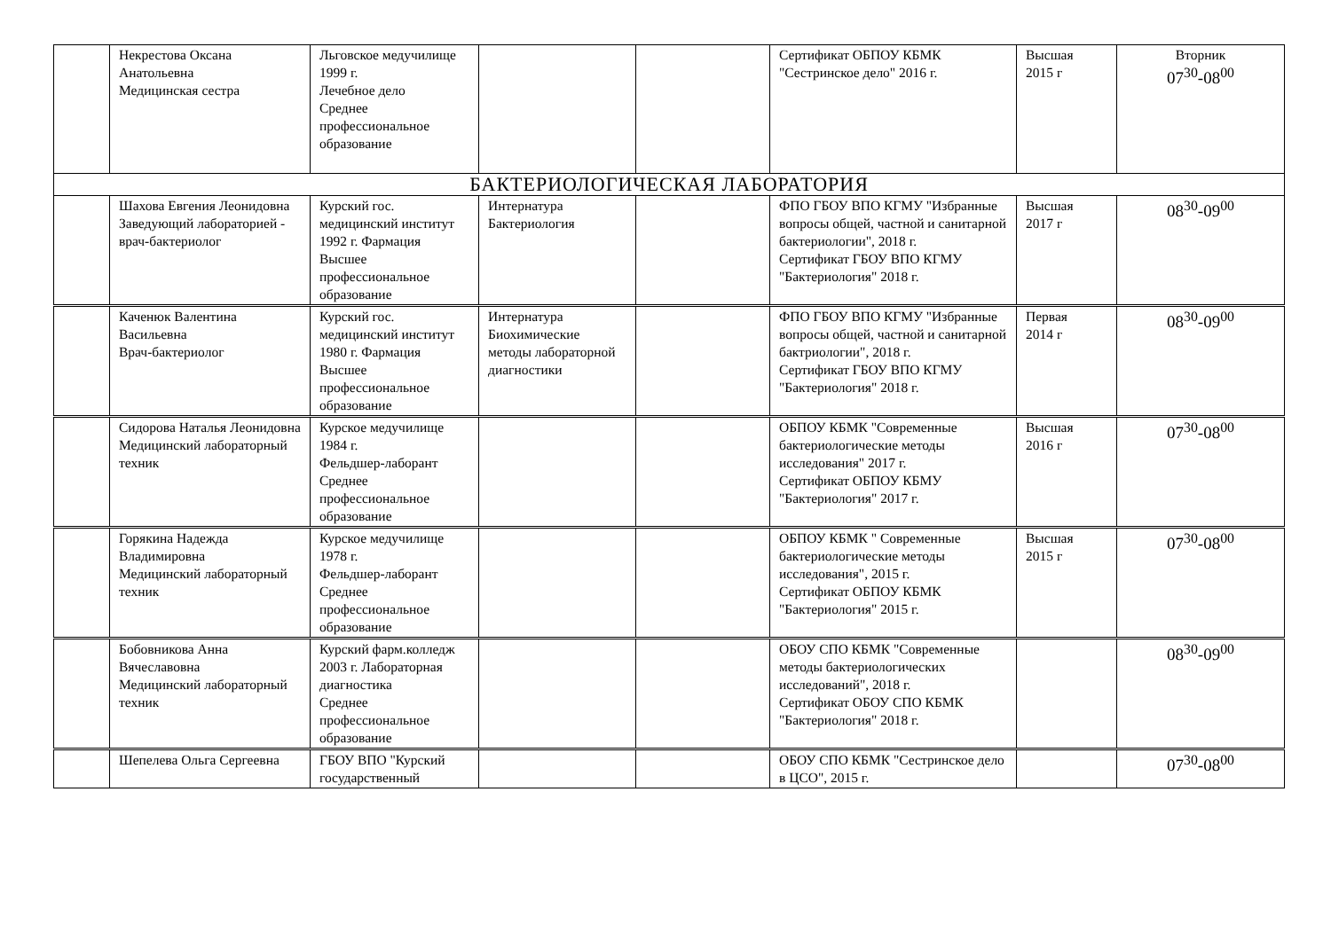| | Некрестова Оксана Анатольевна Медицинская сестра | Льговское медучилище 1999 г. Лечебное дело Среднее профессиональное образование | | | Сертификат ОБПОУ КБМК "Сестринское дело" 2016 г. | Высшая 2015 г | Вторник 07<sup>30</sup>-08<sup>00</sup> |
| БАКТЕРИОЛОГИЧЕСКАЯ ЛАБОРАТОРИЯ | | | | | | | |
| | Шахова Евгения Леонидовна Заведующий лабораторией - врач-бактериолог | Курский гос. медицинский институт 1992 г. Фармация Высшее профессиональное образование | Интернатура Бактериология | | ФПО ГБОУ ВПО КГМУ "Избранные вопросы общей, частной и санитарной бактериологии", 2018 г. Сертификат ГБОУ ВПО КГМУ "Бактериология" 2018 г. | Высшая 2017 г | 08<sup>30</sup>-09<sup>00</sup> |
| | Каченюк Валентина Васильевна Врач-бактериолог | Курский гос. медицинский институт 1980 г. Фармация Высшее профессиональное образование | Интернатура Биохимические методы лабораторной диагностики | | ФПО ГБОУ ВПО КГМУ "Избранные вопросы общей, частной и санитарной бактриологии", 2018 г. Сертификат ГБОУ ВПО КГМУ "Бактериология" 2018 г. | Первая 2014 г | 08<sup>30</sup>-09<sup>00</sup> |
| | Сидорова Наталья Леонидовна Медицинский лабораторный техник | Курское медучилище 1984 г. Фельдшер-лаборант Среднее профессиональное образование | | | ОБПОУ КБМК "Современные бактериологические методы исследования" 2017 г. Сертификат ОБПОУ КБМУ "Бактериология" 2017 г. | Высшая 2016 г | 07<sup>30</sup>-08<sup>00</sup> |
| | Горякина Надежда Владимировна Медицинский лабораторный техник | Курское медучилище 1978 г. Фельдшер-лаборант Среднее профессиональное образование | | | ОБПОУ КБМК " Современные бактериологические методы исследования", 2015 г. Сертификат ОБПОУ КБМК "Бактериология" 2015 г. | Высшая 2015 г | 07<sup>30</sup>-08<sup>00</sup> |
| | Бобовникова Анна Вячеславовна Медицинский лабораторный техник | Курский фарм.колледж 2003 г. Лабораторная диагностика Среднее профессиональное образование | | | ОБОУ СПО КБМК "Современные методы бактериологических исследований", 2018 г. Сертификат ОБОУ СПО КБМК "Бактериология" 2018 г. | | 08<sup>30</sup>-09<sup>00</sup> |
| | Шепелева Ольга Сергеевна | ГБОУ ВПО "Курский государственный | | | ОБОУ СПО КБМК "Сестринское дело в ЦСО", 2015 г. | | 07<sup>30</sup>-08<sup>00</sup> |